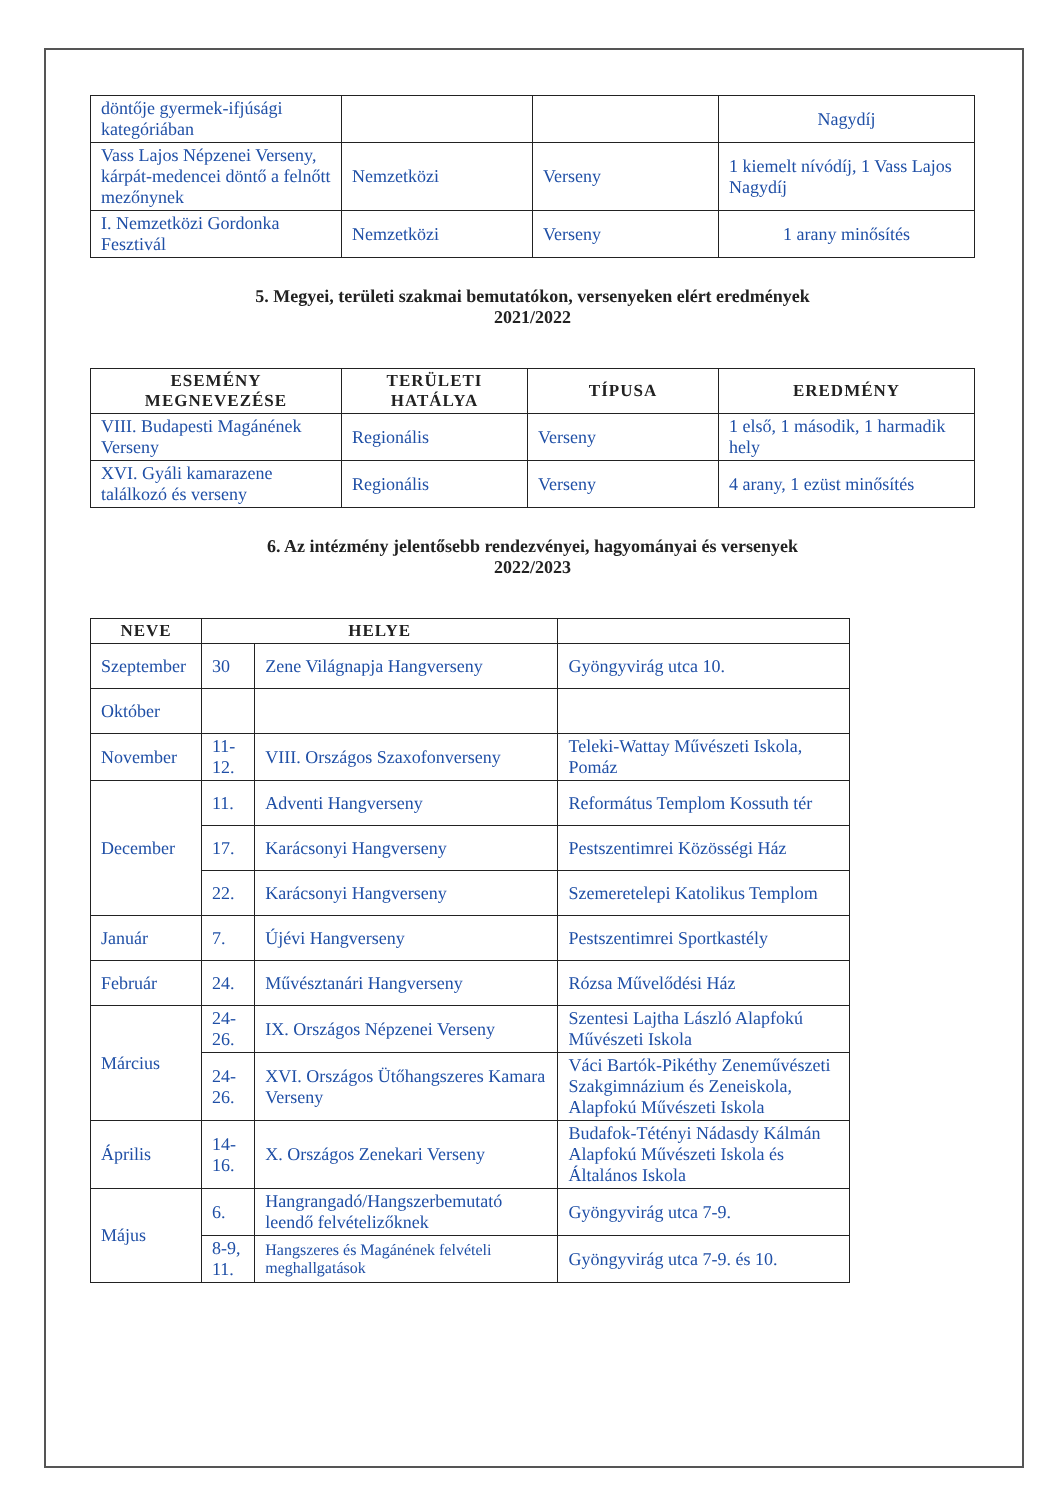| döntője gyermek-ifjúsági kategóriában | | | Nagydíj |
| Vass Lajos Népzenei Verseny, kárpát-medencei döntő a felnőtt mezőnynek | Nemzetközi | Verseny | 1 kiemelt nívódíj, 1 Vass Lajos Nagydíj |
| I. Nemzetközi Gordonka Fesztivál | Nemzetközi | Verseny | 1 arany minősítés |
5. Megyei, területi szakmai bemutatókon, versenyeken elért eredmények
2021/2022
| ESEMÉNY MEGNEVEZÉSE | TERÜLETI HATÁLYA | TÍPUSA | EREDMÉNY |
| --- | --- | --- | --- |
| VIII. Budapesti Magánének Verseny | Regionális | Verseny | 1 első, 1 második, 1 harmadik hely |
| XVI. Gyáli kamarazene találkozó és verseny | Regionális | Verseny | 4 arany, 1 ezüst minősítés |
6. Az intézmény jelentősebb rendezvényei, hagyományai és versenyek
2022/2023
| NEVE | HELYE | | |
| --- | --- | --- | --- |
| Szeptember | 30 | Zene Világnapja Hangverseny | Gyöngyvirág utca 10. |
| Október | | | |
| November | 11-12. | VIII. Országos Szaxofonverseny | Teleki-Wattay Művészeti Iskola, Pomáz |
| December | 11. | Adventi Hangverseny | Református Templom Kossuth tér |
| | 17. | Karácsonyi Hangverseny | Pestszentimrei Közösségi Ház |
| | 22. | Karácsonyi Hangverseny | Szemeretelepi Katolikus Templom |
| Január | 7. | Újévi Hangverseny | Pestszentimrei Sportkastély |
| Február | 24. | Művésztanári Hangverseny | Rózsa Művelődési Ház |
| Március | 24-26. | IX. Országos Népzenei Verseny | Szentesi Lajtha László Alapfokú Művészeti Iskola |
| | 24-26. | XVI. Országos Ütőhangszeres Kamara Verseny | Váci Bartók-Pikéthy Zeneművészeti Szakgimnázium és Zeneiskola, Alapfokú Művészeti Iskola |
| Április | 14-16. | X. Országos Zenekari Verseny | Budafok-Tétényi Nádasdy Kálmán Alapfokú Művészeti Iskola és Általános Iskola |
| Május | 6. | Hangrangadó/Hangszerbemutató leendő felvételizőknek | Gyöngyvirág utca 7-9. |
| | 8-9, 11. | Hangszeres és Magánének felvételi meghallgatások | Gyöngyvirág utca 7-9. és 10. |